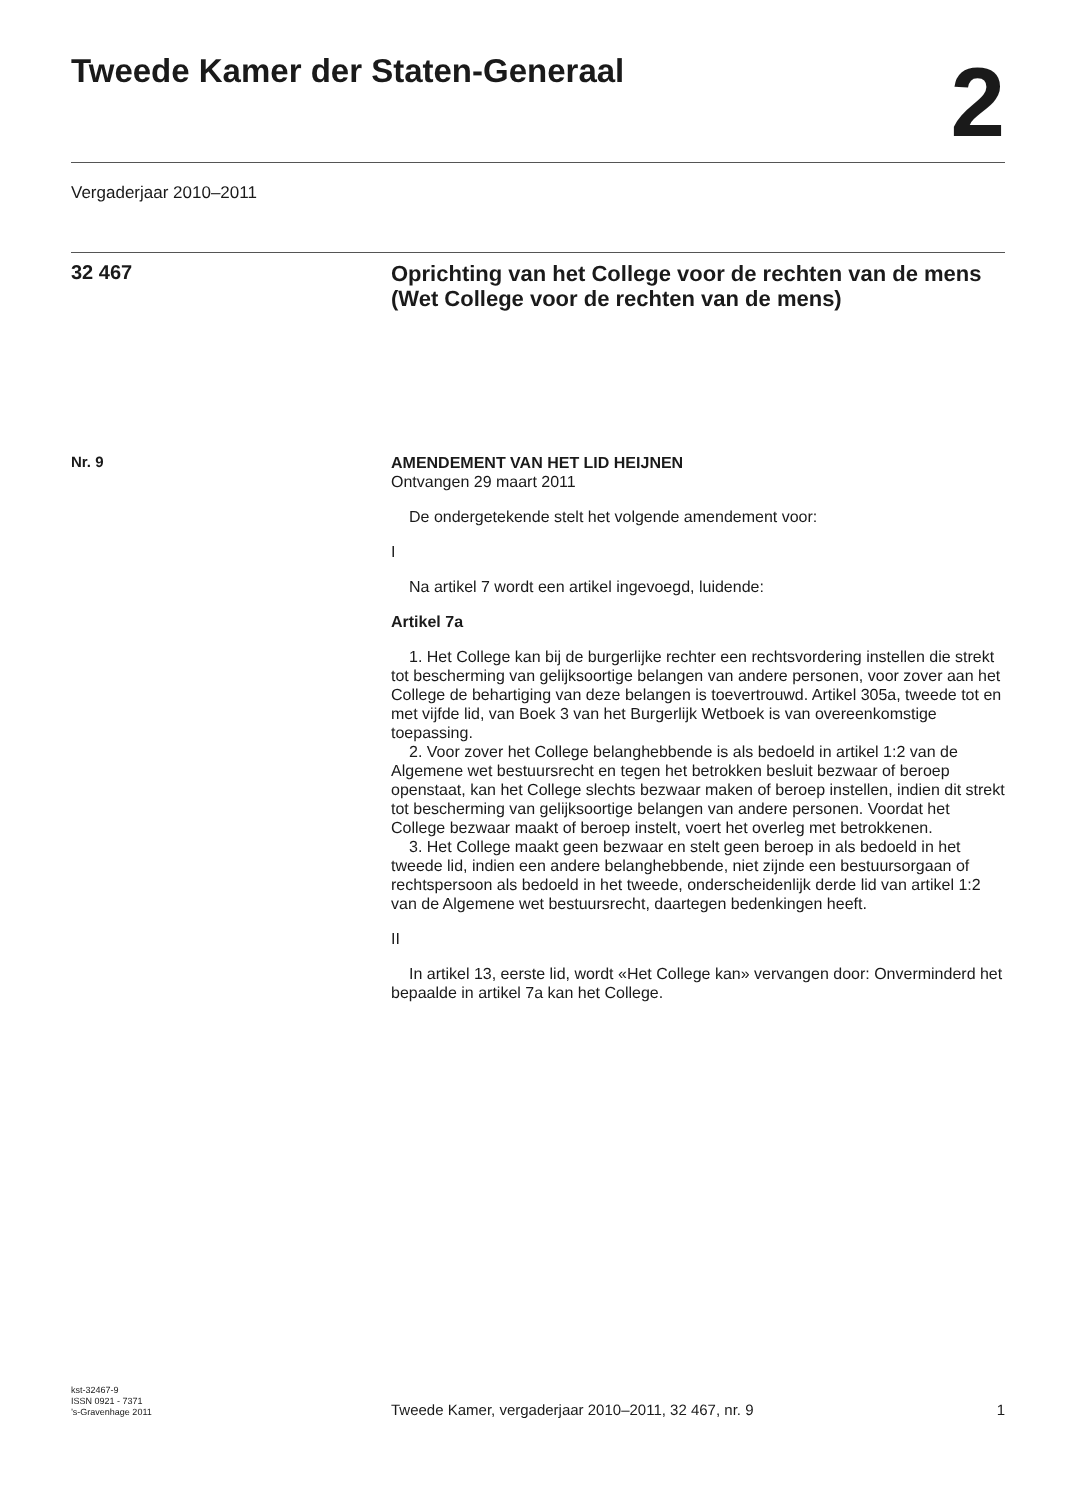Tweede Kamer der Staten-Generaal
2
Vergaderjaar 2010–2011
32 467
Oprichting van het College voor de rechten van de mens (Wet College voor de rechten van de mens)
Nr. 9
AMENDEMENT VAN HET LID HEIJNEN
Ontvangen 29 maart 2011
De ondergetekende stelt het volgende amendement voor:
I
Na artikel 7 wordt een artikel ingevoegd, luidende:
Artikel 7a
1. Het College kan bij de burgerlijke rechter een rechtsvordering instellen die strekt tot bescherming van gelijksoortige belangen van andere personen, voor zover aan het College de behartiging van deze belangen is toevertrouwd. Artikel 305a, tweede tot en met vijfde lid, van Boek 3 van het Burgerlijk Wetboek is van overeenkomstige toepassing.
2. Voor zover het College belanghebbende is als bedoeld in artikel 1:2 van de Algemene wet bestuursrecht en tegen het betrokken besluit bezwaar of beroep openstaat, kan het College slechts bezwaar maken of beroep instellen, indien dit strekt tot bescherming van gelijksoortige belangen van andere personen. Voordat het College bezwaar maakt of beroep instelt, voert het overleg met betrokkenen.
3. Het College maakt geen bezwaar en stelt geen beroep in als bedoeld in het tweede lid, indien een andere belanghebbende, niet zijnde een bestuursorgaan of rechtspersoon als bedoeld in het tweede, onderscheidenlijk derde lid van artikel 1:2 van de Algemene wet bestuursrecht, daartegen bedenkingen heeft.
II
In artikel 13, eerste lid, wordt «Het College kan» vervangen door: Onverminderd het bepaalde in artikel 7a kan het College.
kst-32467-9
ISSN 0921 - 7371
’s-Gravenhage 2011
Tweede Kamer, vergaderjaar 2010–2011, 32 467, nr. 9
1